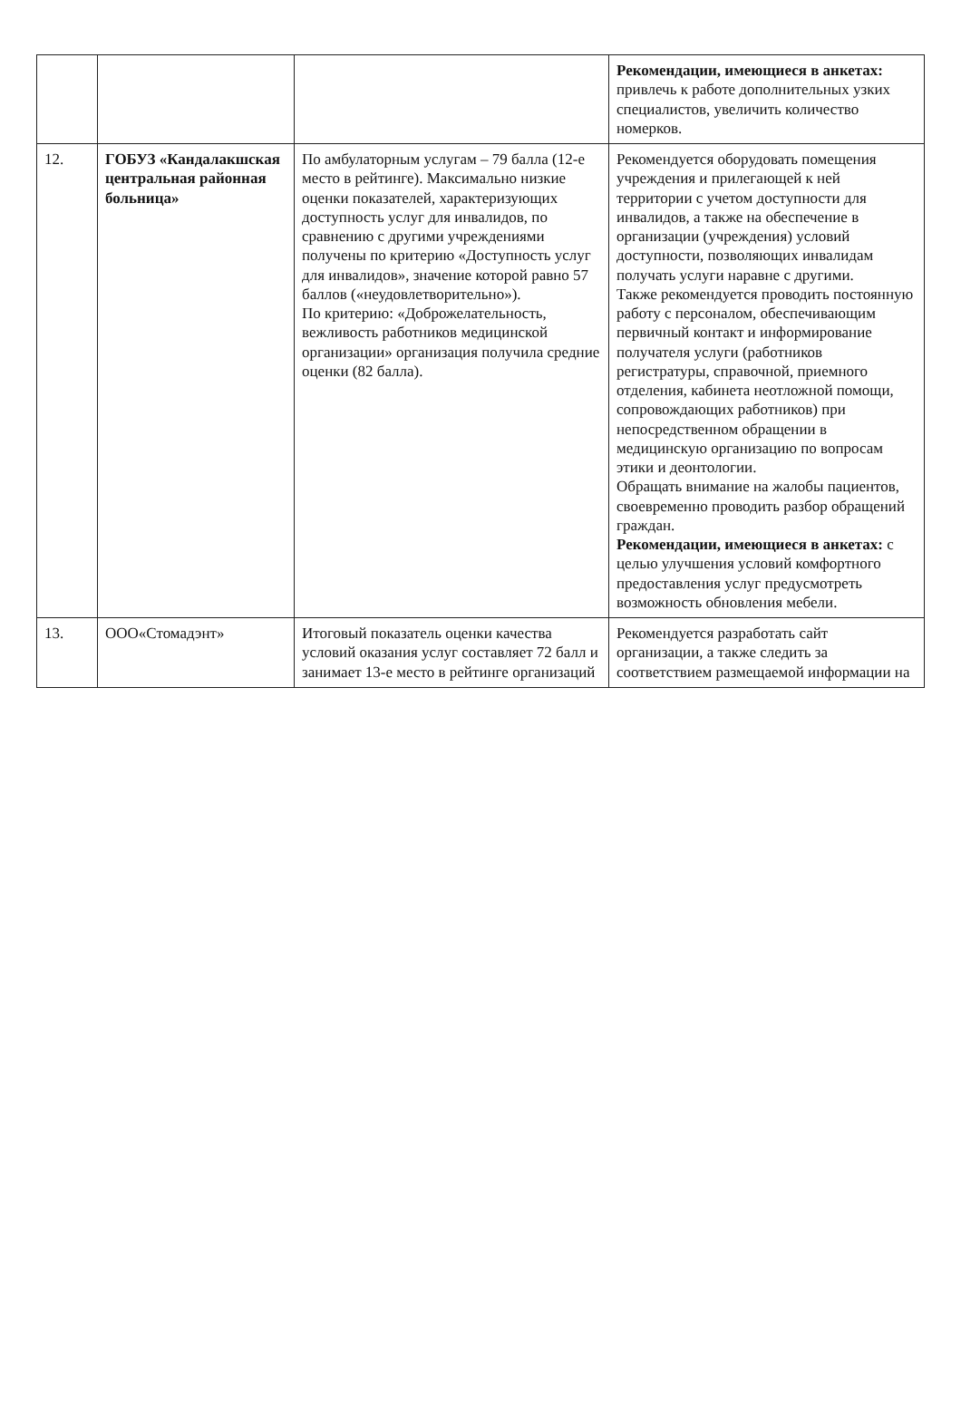| | | | Рекомендации, имеющиеся в анкетах: привлечь к работе дополнительных узких специалистов, увеличить количество номерков. |
| 12. | ГОБУЗ «Кандалакшская центральная районная больница» | По амбулаторным услугам – 79 балла (12-е место в рейтинге). Максимально низкие оценки показателей, характеризующих доступность услуг для инвалидов, по сравнению с другими учреждениями получены по критерию «Доступность услуг для инвалидов», значение которой равно 57 баллов («неудовлетворительно»). По критерию: «Доброжелательность, вежливость работников медицинской организации» организация получила средние оценки (82 балла). | Рекомендуется оборудовать помещения учреждения и прилегающей к ней территории с учетом доступности для инвалидов, а также на обеспечение в организации (учреждения) условий доступности, позволяющих инвалидам получать услуги наравне с другими. Также рекомендуется проводить постоянную работу с персоналом, обеспечивающим первичный контакт и информирование получателя услуги (работников регистратуры, справочной, приемного отделения, кабинета неотложной помощи, сопровождающих работников) при непосредственном обращении в медицинскую организацию по вопросам этики и деонтологии. Обращать внимание на жалобы пациентов, своевременно проводить разбор обращений граждан. Рекомендации, имеющиеся в анкетах: с целью улучшения условий комфортного предоставления услуг предусмотреть возможность обновления мебели. |
| 13. | ООО«Стомадэнт» | Итоговый показатель оценки качества условий оказания услуг составляет 72 балл и занимает 13-е место в рейтинге организаций | Рекомендуется разработать сайт организации, а также следить за соответствием размещаемой информации на |